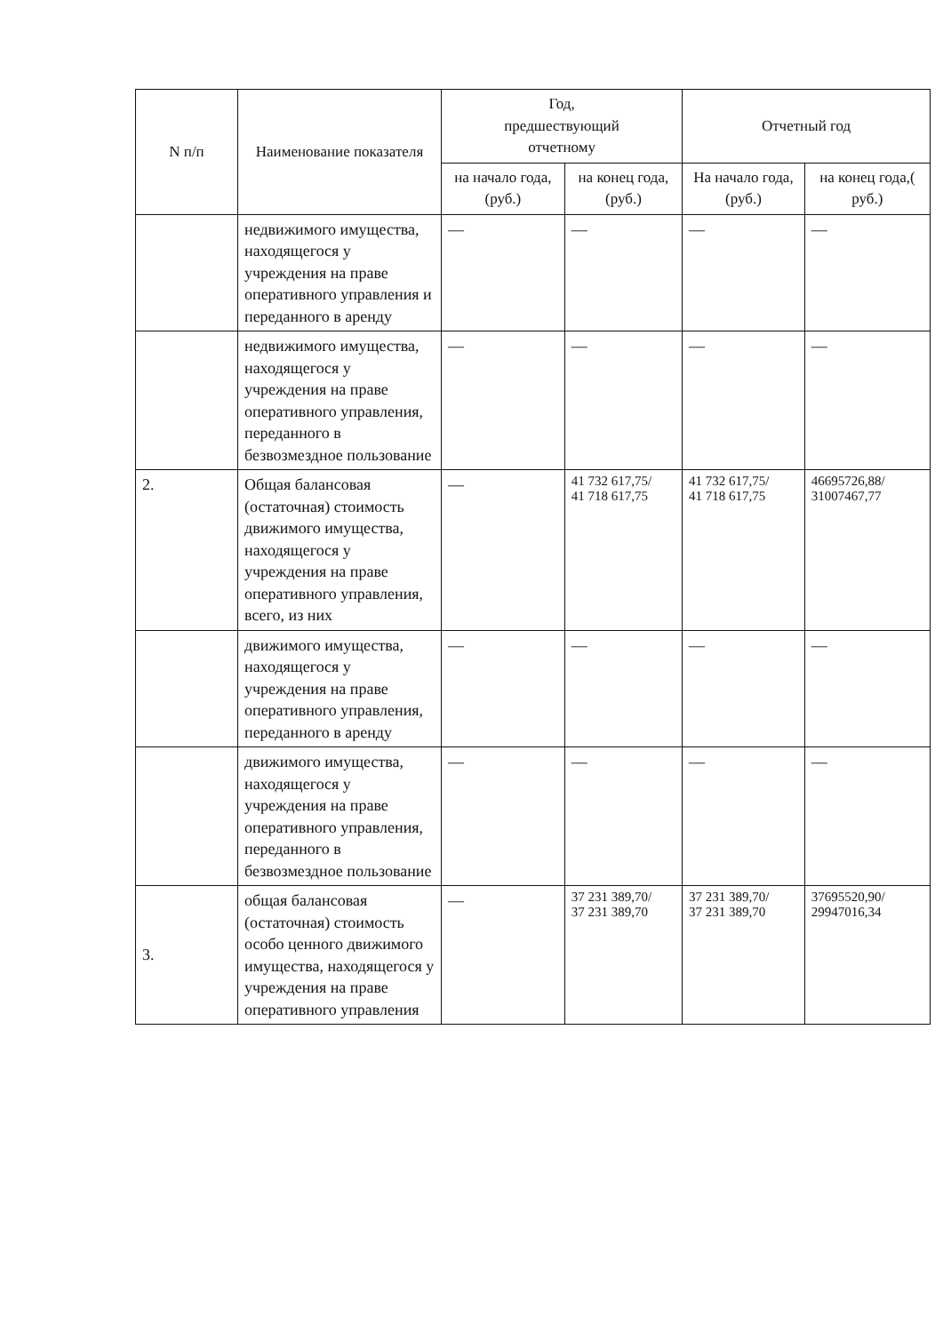| N п/п | Наименование показателя | Год, предшествующий отчетному | | Отчетный год | |
| --- | --- | --- | --- | --- | --- |
| | | на начало года, (руб.) | на конец года, (руб.) | На начало года, (руб.) | на конец года,( руб.) |
| | недвижимого имущества, находящегося у учреждения на праве оперативного управления и переданного в аренду | — | — | — | — |
| | недвижимого имущества, находящегося у учреждения на праве оперативного управления, переданного в безвозмездное пользование | — | — | — | — |
| 2. | Общая балансовая (остаточная) стоимость движимого имущества, находящегося у учреждения на праве оперативного управления, всего, из них | — | 41 732 617,75/ 41 718 617,75 | 41 732 617,75/ 41 718 617,75 | 46695726,88/ 31007467,77 |
| | движимого имущества, находящегося у учреждения на праве оперативного управления, переданного в аренду | — | — | — | — |
| | движимого имущества, находящегося у учреждения на праве оперативного управления, переданного в безвозмездное пользование | — | — | — | — |
| 3. | общая балансовая (остаточная) стоимость особо ценного движимого имущества, находящегося у учреждения на праве оперативного управления | — | 37 231 389,70/ 37 231 389,70 | 37 231 389,70/ 37 231 389,70 | 37695520,90/ 29947016,34 |